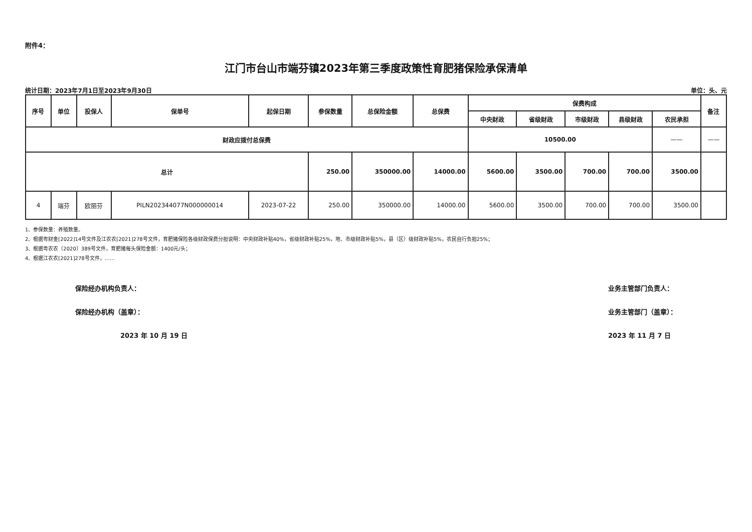附件4：
江门市台山市端芬镇2023年第三季度政策性育肥猪保险承保清单
统计日期：2023年7月1日至2023年9月30日 单位：头、元
| 序号 | 单位 | 投保人 | 保单号 | 起保日期 | 参保数量 | 总保险金额 | 总保费 | 保费构成 | | | | | 备注 |
| --- | --- | --- | --- | --- | --- | --- | --- | --- | --- | --- | --- | --- | --- |
| | | | | | | | | 中央财政 | 省级财政 | 市级财政 | 县级财政 | 农民承担 | |
| 财政应拨付总保费 | | | | | | | | 10500.00 | | | | —— | —— |
| 总计 | | | | | 250.00 | 350000.00 | 14000.00 | 5600.00 | 3500.00 | 700.00 | 700.00 | 3500.00 | |
| 4 | 端芬 | 欧丽芬 | PILN202344077N000000014 | 2023-07-22 | 250.00 | 350000.00 | 14000.00 | 5600.00 | 3500.00 | 700.00 | 700.00 | 3500.00 | |
1、参保数量：养殖数量。
2、根据粤财金[2022]14号文件及江农农[2021]278号文件，育肥猪保险各级财政保费分担说明：中央财政补贴40%，省级财政补贴25%，地、市级财政补贴5%，县（区）级财政补贴5%，农民自行负担25%；
3、根据粤农农〔2020〕389号文件，育肥猪每头保险金额：1400元/头；
4、根据江农农[2021]278号文件，……
保险经办机构负责人：
保险经办机构（盖章）：
2023 年 10 月 19 日
业务主管部门负责人：
业务主管部门（盖章）：
2023 年 11 月 7 日